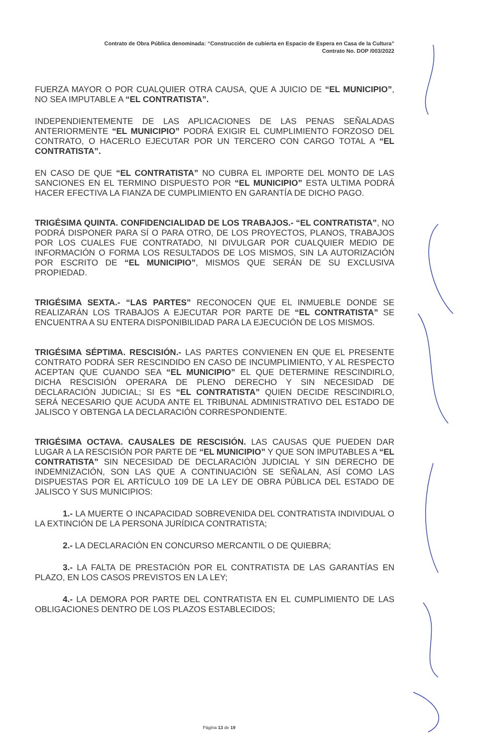Contrato de Obra Pública denominada: “Construcción de cubierta en Espacio de Espera en Casa de la Cultura”
Contrato No. DOP /003/2022
FUERZA MAYOR O POR CUALQUIER OTRA CAUSA, QUE A JUICIO DE “EL MUNICIPIO”, NO SEA IMPUTABLE A “EL CONTRATISTA”.
INDEPENDIENTEMENTE DE LAS APLICACIONES DE LAS PENAS SEÑALADAS ANTERIORMENTE “EL MUNICIPIO” PODRÁ EXIGIR EL CUMPLIMIENTO FORZOSO DEL CONTRATO, O HACERLO EJECUTAR POR UN TERCERO CON CARGO TOTAL A “EL CONTRATISTA”.
EN CASO DE QUE “EL CONTRATISTA” NO CUBRA EL IMPORTE DEL MONTO DE LAS SANCIONES EN EL TERMINO DISPUESTO POR “EL MUNICIPIO” ESTA ULTIMA PODRÁ HACER EFECTIVA LA FIANZA DE CUMPLIMIENTO EN GARANTÍA DE DICHO PAGO.
TRIGÉSIMA QUINTA. CONFIDENCIALIDAD DE LOS TRABAJOS.- “EL CONTRATISTA”, NO PODRÁ DISPONER PARA SÍ O PARA OTRO, DE LOS PROYECTOS, PLANOS, TRABAJOS POR LOS CUALES FUE CONTRATADO, NI DIVULGAR POR CUALQUIER MEDIO DE INFORMACIÓN O FORMA LOS RESULTADOS DE LOS MISMOS, SIN LA AUTORIZACIÓN POR ESCRITO DE “EL MUNICIPIO”, MISMOS QUE SERÁN DE SU EXCLUSIVA PROPIEDAD.
TRIGÉSIMA SEXTA.- “LAS PARTES” RECONOCEN QUE EL INMUEBLE DONDE SE REALIZARÁN LOS TRABAJOS A EJECUTAR POR PARTE DE “EL CONTRATISTA” SE ENCUENTRA A SU ENTERA DISPONIBILIDAD PARA LA EJECUCIÓN DE LOS MISMOS.
TRIGÉSIMA SÉPTIMA. RESCISIÓN.- LAS PARTES CONVIENEN EN QUE EL PRESENTE CONTRATO PODRÁ SER RESCINDIDO EN CASO DE INCUMPLIMIENTO, Y AL RESPECTO ACEPTAN QUE CUANDO SEA “EL MUNICIPIO” EL QUE DETERMINE RESCINDIRLO, DICHA RESCISIÓN OPERARA DE PLENO DERECHO Y SIN NECESIDAD DE DECLARACIÓN JUDICIAL; SI ES “EL CONTRATISTA” QUIEN DECIDE RESCINDIRLO, SERÁ NECESARIO QUE ACUDA ANTE EL TRIBUNAL ADMINISTRATIVO DEL ESTADO DE JALISCO Y OBTENGA LA DECLARACIÓN CORRESPONDIENTE.
TRIGÉSIMA OCTAVA. CAUSALES DE RESCISIÓN. LAS CAUSAS QUE PUEDEN DAR LUGAR A LA RESCISIÓN POR PARTE DE “EL MUNICIPIO” Y QUE SON IMPUTABLES A “EL CONTRATISTA” SIN NECESIDAD DE DECLARACIÓN JUDICIAL Y SIN DERECHO DE INDEMNIZACIÓN, SON LAS QUE A CONTINUACIÓN SE SEÑALAN, ASÍ COMO LAS DISPUESTAS POR EL ARTÍCULO 109 DE LA LEY DE OBRA PÚBLICA DEL ESTADO DE JALISCO Y SUS MUNICIPIOS:
1.- LA MUERTE O INCAPACIDAD SOBREVENIDA DEL CONTRATISTA INDIVIDUAL O LA EXTINCIÓN DE LA PERSONA JURÍDICA CONTRATISTA;
2.- LA DECLARACIÓN EN CONCURSO MERCANTIL O DE QUIEBRA;
3.- LA FALTA DE PRESTACIÓN POR EL CONTRATISTA DE LAS GARANTÍAS EN PLAZO, EN LOS CASOS PREVISTOS EN LA LEY;
4.- LA DEMORA POR PARTE DEL CONTRATISTA EN EL CUMPLIMIENTO DE LAS OBLIGACIONES DENTRO DE LOS PLAZOS ESTABLECIDOS;
Página 13 de 19